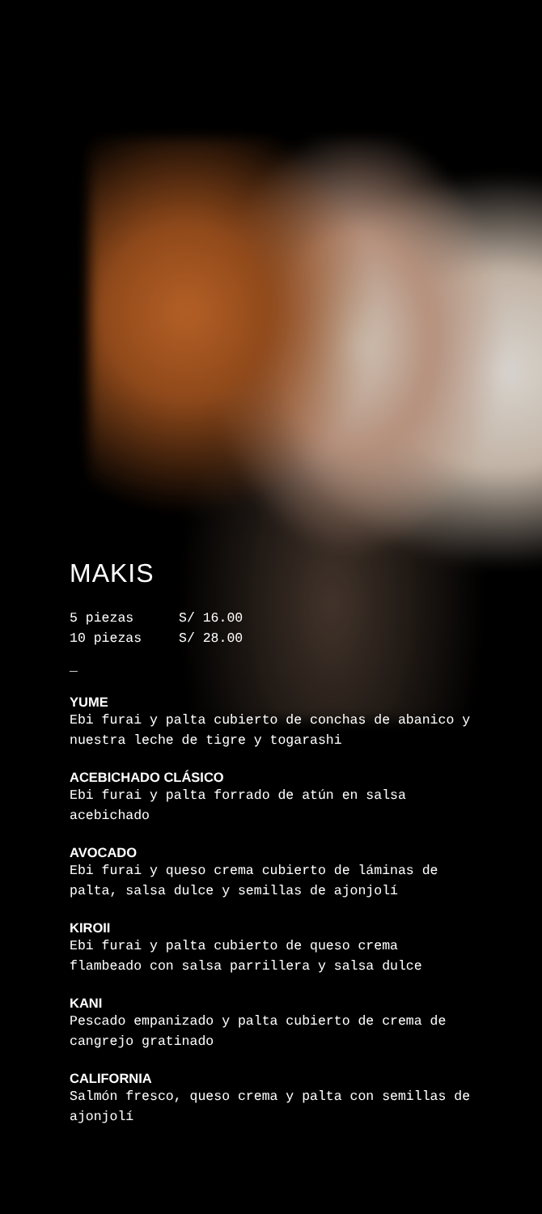MAKIS
5 piezas S/ 16.00
10 piezas S/ 28.00
_
YUME
Ebi furai y palta cubierto de conchas de abanico y nuestra leche de tigre y togarashi
ACEBICHADO CLÁSICO
Ebi furai y palta forrado de atún en salsa acebichado
AVOCADO
Ebi furai y queso crema cubierto de láminas de palta, salsa dulce y semillas de ajonjolí
KIROII
Ebi furai y palta cubierto de queso crema flambeado con salsa parrillera y salsa dulce
KANI
Pescado empanizado y palta cubierto de crema de cangrejo gratinado
CALIFORNIA
Salmón fresco, queso crema y palta con semillas de ajonjolí